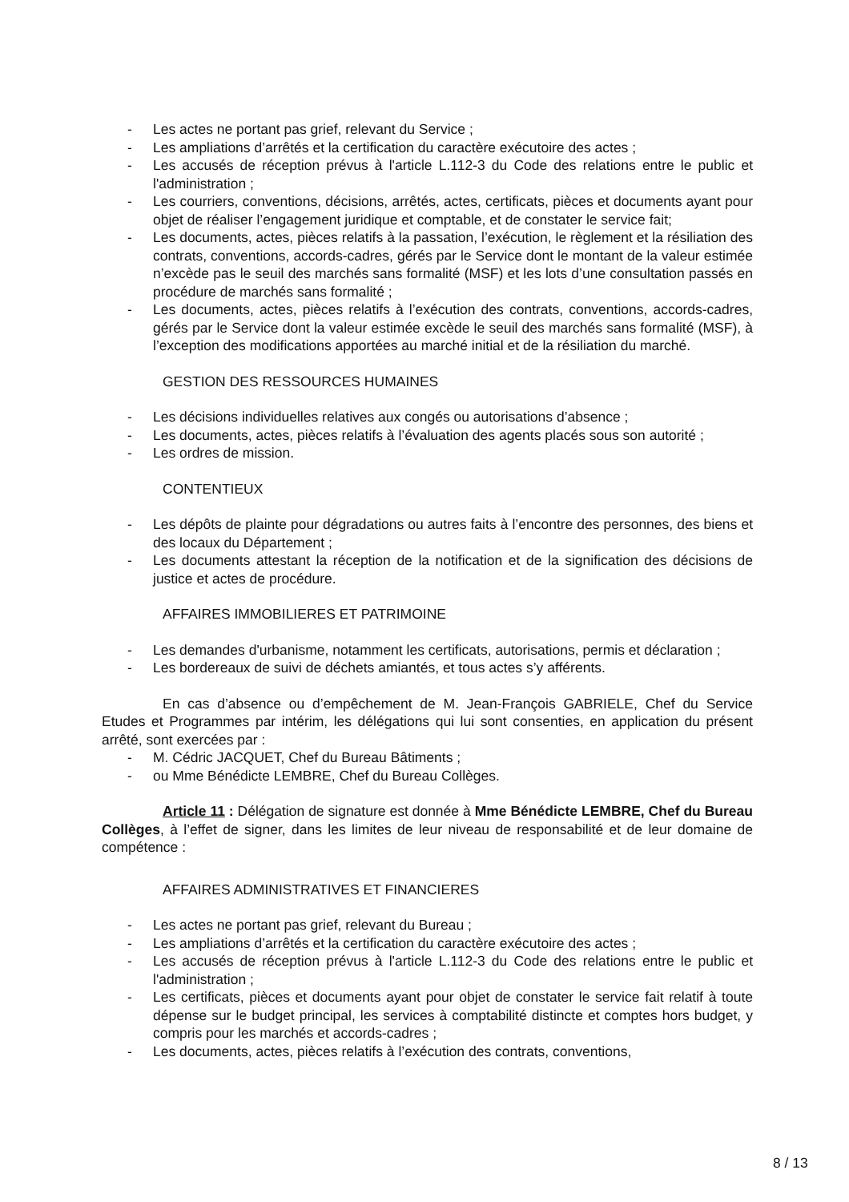- Les actes ne portant pas grief, relevant du Service ;
- Les ampliations d’arrêtés et la certification du caractère exécutoire des actes ;
- Les accusés de réception prévus à l'article L.112-3 du Code des relations entre le public et l'administration ;
- Les courriers, conventions, décisions, arrêtés, actes, certificats, pièces et documents ayant pour objet de réaliser l’engagement juridique et comptable, et de constater le service fait;
- Les documents, actes, pièces relatifs à la passation, l’exécution, le règlement et la résiliation des contrats, conventions, accords-cadres, gérés par le Service dont le montant de la valeur estimée n’excède pas le seuil des marchés sans formalité (MSF) et les lots d’une consultation passés en procédure de marchés sans formalité ;
- Les documents, actes, pièces relatifs à l’exécution des contrats, conventions, accords-cadres, gérés par le Service dont la valeur estimée excède le seuil des marchés sans formalité (MSF), à l’exception des modifications apportées au marché initial et de la résiliation du marché.
GESTION DES RESSOURCES HUMAINES
- Les décisions individuelles relatives aux congés ou autorisations d’absence ;
- Les documents, actes, pièces relatifs à l’évaluation des agents placés sous son autorité ;
- Les ordres de mission.
CONTENTIEUX
- Les dépôts de plainte pour dégradations ou autres faits à l’encontre des personnes, des biens et des locaux du Département ;
- Les documents attestant la réception de la notification et de la signification des décisions de justice et actes de procédure.
AFFAIRES IMMOBILIERES ET PATRIMOINE
- Les demandes d'urbanisme, notamment les certificats, autorisations, permis et déclaration ;
- Les bordereaux de suivi de déchets amiantés, et tous actes s’y afférents.
En cas d’absence ou d’empêchement de M. Jean-François GABRIELE, Chef du Service Etudes et Programmes par intérim, les délégations qui lui sont consenties, en application du présent arrêté, sont exercées par :
- M. Cédric JACQUET, Chef du Bureau Bâtiments ;
- ou Mme Bénédicte LEMBRE, Chef du Bureau Collèges.
Article 11 : Délégation de signature est donnée à Mme Bénédicte LEMBRE, Chef du Bureau Collèges, à l’effet de signer, dans les limites de leur niveau de responsabilité et de leur domaine de compétence :
AFFAIRES ADMINISTRATIVES ET FINANCIERES
- Les actes ne portant pas grief, relevant du Bureau ;
- Les ampliations d’arrêtés et la certification du caractère exécutoire des actes ;
- Les accusés de réception prévus à l'article L.112-3 du Code des relations entre le public et l'administration ;
- Les certificats, pièces et documents ayant pour objet de constater le service fait relatif à toute dépense sur le budget principal, les services à comptabilité distincte et comptes hors budget, y compris pour les marchés et accords-cadres ;
- Les documents, actes, pièces relatifs à l’exécution des contrats, conventions,
8 / 13